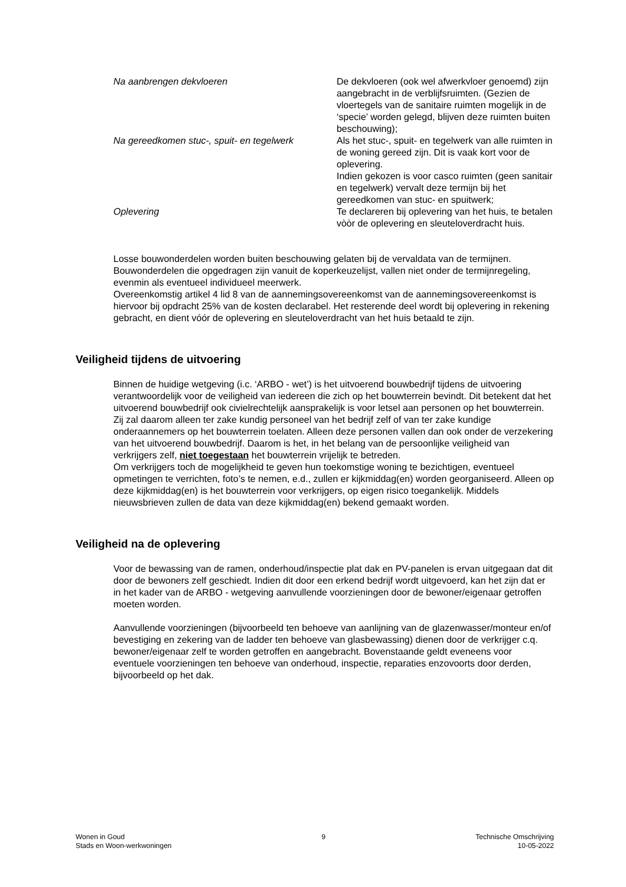Na aanbrengen dekvloeren De dekvloeren (ook wel afwerkvloer genoemd) zijn aangebracht in de verblijfsruimten. (Gezien de vloertegels van de sanitaire ruimten mogelijk in de ‘specie’ worden gelegd, blijven deze ruimten buiten beschouwing);
Na gereedkomen stuc-, spuit- en tegelwerk
Als het stuc-, spuit- en tegelwerk van alle ruimten in de woning gereed zijn. Dit is vaak kort voor de oplevering.
Indien gekozen is voor casco ruimten (geen sanitair en tegelwerk) vervalt deze termijn bij het gereedkomen van stuc- en spuitwerk;
Oplevering Te declareren bij oplevering van het huis, te betalen vòòr de oplevering en sleuteloverdracht huis.
Losse bouwonderdelen worden buiten beschouwing gelaten bij de vervaldata van de termijnen.
Bouwonderdelen die opgedragen zijn vanuit de koperkeuzelijst, vallen niet onder de termijnregeling, evenmin als eventueel individueel meerwerk.
Overeenkomstig artikel 4 lid 8 van de aannemingsovereenkomst van de aannemingsovereenkomst is hiervoor bij opdracht 25% van de kosten declarabel. Het resterende deel wordt bij oplevering in rekening gebracht, en dient vóór de oplevering en sleuteloverdracht van het huis betaald te zijn.
Veiligheid tijdens de uitvoering
Binnen de huidige wetgeving (i.c. ‘ARBO - wet’) is het uitvoerend bouwbedrijf tijdens de uitvoering verantwoordelijk voor de veiligheid van iedereen die zich op het bouwterrein bevindt. Dit betekent dat het uitvoerend bouwbedrijf ook civielrechtelijk aansprakelijk is voor letsel aan personen op het bouwterrein. Zij zal daarom alleen ter zake kundig personeel van het bedrijf zelf of van ter zake kundige onderaannemers op het bouwterrein toelaten. Alleen deze personen vallen dan ook onder de verzekering van het uitvoerend bouwbedrijf. Daarom is het, in het belang van de persoonlijke veiligheid van verkrijgers zelf, niet toegestaan het bouwterrein vrijelijk te betreden.
Om verkrijgers toch de mogelijkheid te geven hun toekomstige woning te bezichtigen, eventueel opmetingen te verrichten, foto’s te nemen, e.d., zullen er kijkmiddag(en) worden georganiseerd. Alleen op deze kijkmiddag(en) is het bouwterrein voor verkrijgers, op eigen risico toegankelijk. Middels nieuwsbrieven zullen de data van deze kijkmiddag(en) bekend gemaakt worden.
Veiligheid na de oplevering
Voor de bewassing van de ramen, onderhoud/inspectie plat dak en PV-panelen is ervan uitgegaan dat dit door de bewoners zelf geschiedt. Indien dit door een erkend bedrijf wordt uitgevoerd, kan het zijn dat er in het kader van de ARBO - wetgeving aanvullende voorzieningen door de bewoner/eigenaar getroffen moeten worden.
Aanvullende voorzieningen (bijvoorbeeld ten behoeve van aanlijning van de glazenwasser/monteur en/of bevestiging en zekering van de ladder ten behoeve van glasbewassing) dienen door de verkrijger c.q. bewoner/eigenaar zelf te worden getroffen en aangebracht. Bovenstaande geldt eveneens voor eventuele voorzieningen ten behoeve van onderhoud, inspectie, reparaties enzovoorts door derden, bijvoorbeeld op het dak.
Wonen in Goud
Stads en Woon-werkwoningen
9 Technische Omschrijving
10-05-2022